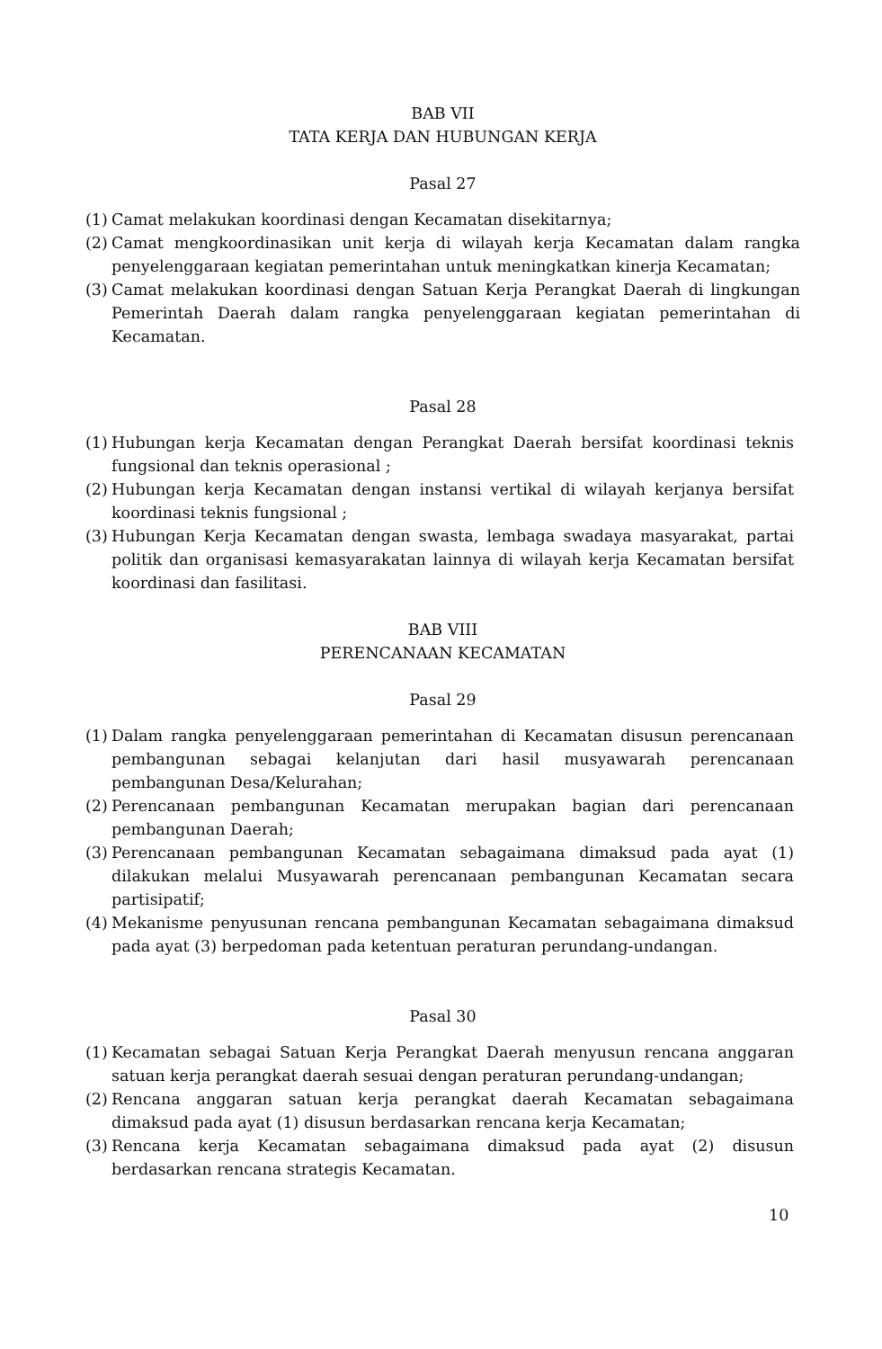BAB VII
TATA KERJA DAN HUBUNGAN KERJA
Pasal 27
(1) Camat melakukan koordinasi dengan Kecamatan disekitarnya;
(2) Camat mengkoordinasikan unit kerja di wilayah kerja Kecamatan dalam rangka penyelenggaraan kegiatan pemerintahan untuk meningkatkan kinerja Kecamatan;
(3) Camat melakukan koordinasi dengan Satuan Kerja Perangkat Daerah di lingkungan Pemerintah Daerah dalam rangka penyelenggaraan kegiatan pemerintahan di Kecamatan.
Pasal 28
(1) Hubungan kerja Kecamatan dengan Perangkat Daerah bersifat koordinasi teknis fungsional dan teknis operasional ;
(2) Hubungan kerja Kecamatan dengan instansi vertikal di wilayah kerjanya bersifat koordinasi teknis fungsional ;
(3) Hubungan Kerja Kecamatan dengan swasta, lembaga swadaya masyarakat, partai politik dan organisasi kemasyarakatan lainnya di wilayah kerja Kecamatan bersifat koordinasi dan fasilitasi.
BAB VIII
PERENCANAAN KECAMATAN
Pasal 29
(1) Dalam rangka penyelenggaraan pemerintahan di Kecamatan disusun perencanaan pembangunan sebagai kelanjutan dari hasil musyawarah perencanaan pembangunan Desa/Kelurahan;
(2) Perencanaan pembangunan Kecamatan merupakan bagian dari perencanaan pembangunan Daerah;
(3) Perencanaan pembangunan Kecamatan sebagaimana dimaksud pada ayat (1) dilakukan melalui Musyawarah perencanaan pembangunan Kecamatan secara partisipatif;
(4) Mekanisme penyusunan rencana pembangunan Kecamatan sebagaimana dimaksud pada ayat (3) berpedoman pada ketentuan peraturan perundang-undangan.
Pasal 30
(1) Kecamatan sebagai Satuan Kerja Perangkat Daerah menyusun rencana anggaran satuan kerja perangkat daerah sesuai dengan peraturan perundang-undangan;
(2) Rencana anggaran satuan kerja perangkat daerah Kecamatan sebagaimana dimaksud pada ayat (1) disusun berdasarkan rencana kerja Kecamatan;
(3) Rencana kerja Kecamatan sebagaimana dimaksud pada ayat (2) disusun berdasarkan rencana strategis Kecamatan.
10